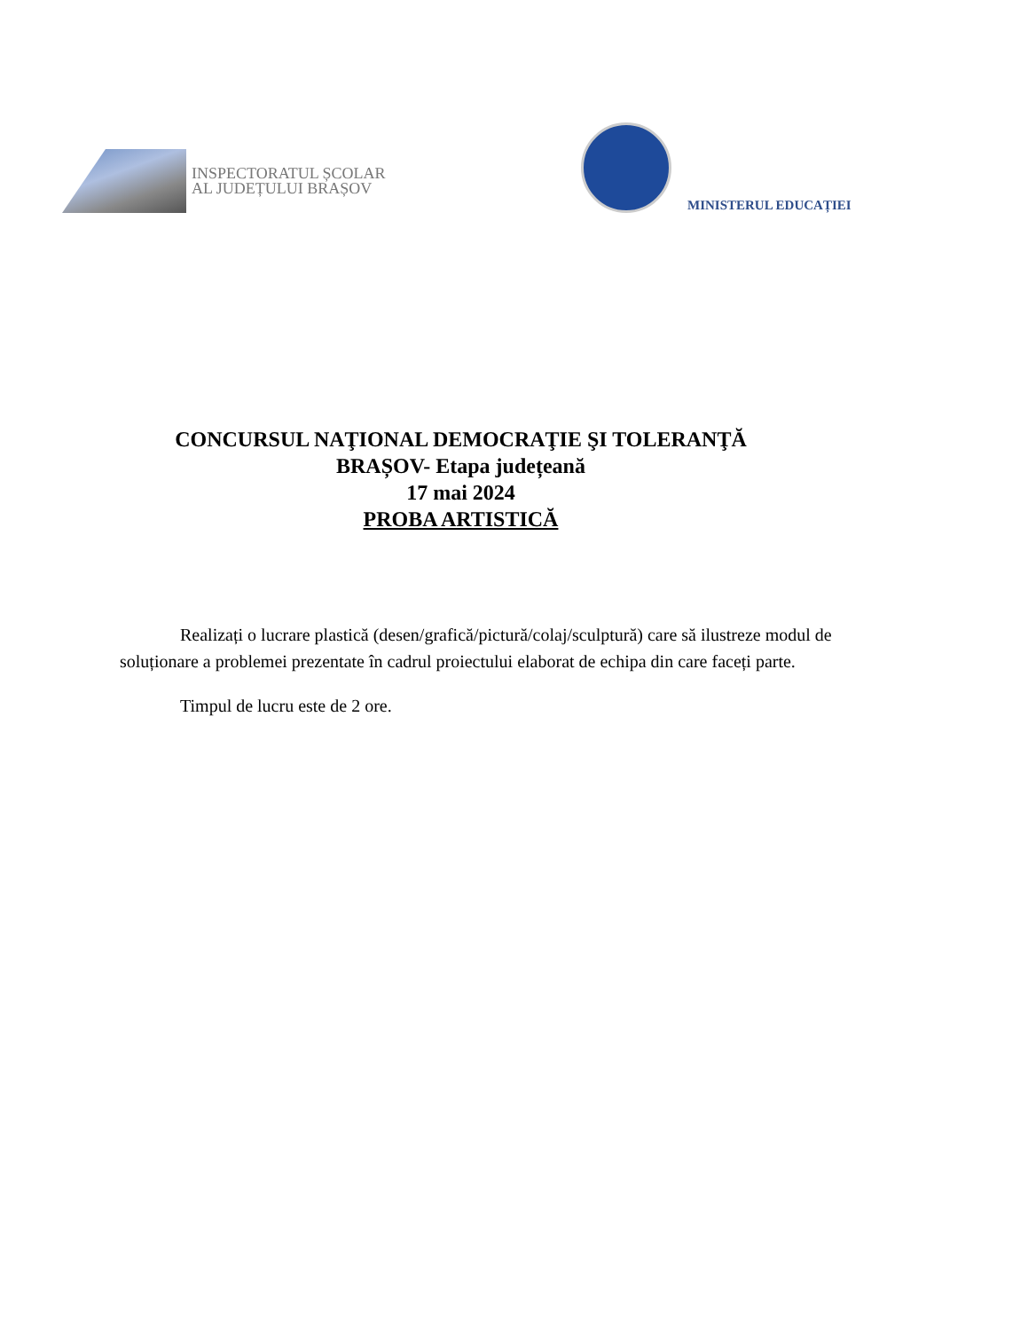INSPECTORATUL ȘCOLAR
AL JUDEȚULUI BRAȘOV
MINISTERUL EDUCAȚIEI
CONCURSUL NAŢIONAL DEMOCRAŢIE ŞI TOLERANŢĂ
BRAȘOV- Etapa județeană
17 mai 2024
PROBA ARTISTICĂ
Realizați o lucrare plastică (desen/grafică/pictură/colaj/sculptură) care să ilustreze modul de soluționare a problemei prezentate în cadrul proiectului elaborat de echipa din care faceți parte.
Timpul de lucru este de 2 ore.